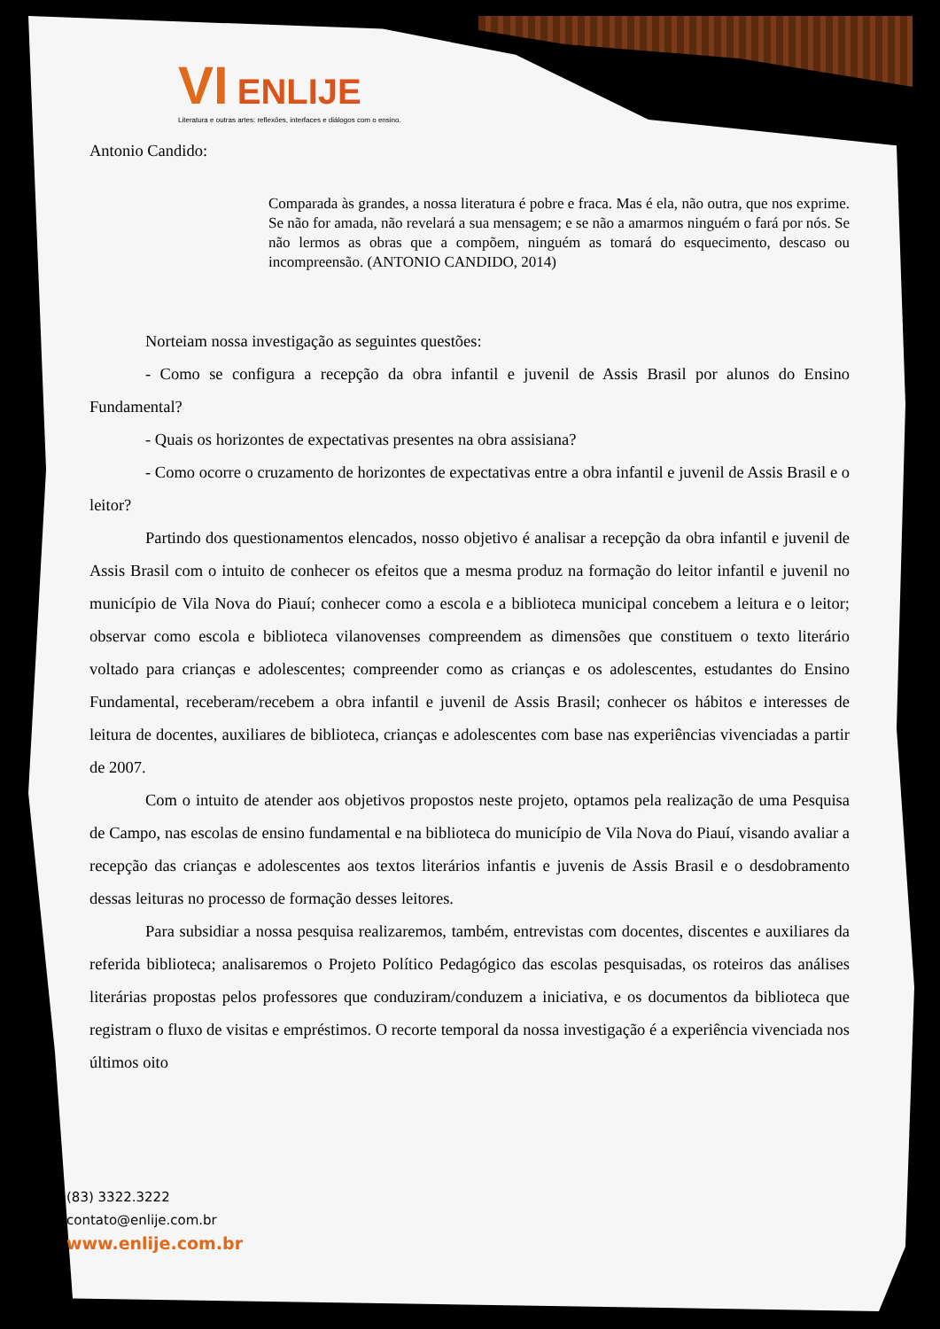VI ENLIJE
Literatura e outras artes: reflexões, interfaces e diálogos com o ensino.
Antonio Candido:
Comparada às grandes, a nossa literatura é pobre e fraca. Mas é ela, não outra, que nos exprime. Se não for amada, não revelará a sua mensagem; e se não a amarmos ninguém o fará por nós. Se não lermos as obras que a compõem, ninguém as tomará do esquecimento, descaso ou incompreensão. (ANTONIO CANDIDO, 2014)
Norteiam nossa investigação as seguintes questões:
- Como se configura a recepção da obra infantil e juvenil de Assis Brasil por alunos do Ensino Fundamental?
- Quais os horizontes de expectativas presentes na obra assisiana?
- Como ocorre o cruzamento de horizontes de expectativas entre a obra infantil e juvenil de Assis Brasil e o leitor?
Partindo dos questionamentos elencados, nosso objetivo é analisar a recepção da obra infantil e juvenil de Assis Brasil com o intuito de conhecer os efeitos que a mesma produz na formação do leitor infantil e juvenil no município de Vila Nova do Piauí; conhecer como a escola e a biblioteca municipal concebem a leitura e o leitor; observar como escola e biblioteca vilanovenses compreendem as dimensões que constituem o texto literário voltado para crianças e adolescentes; compreender como as crianças e os adolescentes, estudantes do Ensino Fundamental, receberam/recebem a obra infantil e juvenil de Assis Brasil; conhecer os hábitos e interesses de leitura de docentes, auxiliares de biblioteca, crianças e adolescentes com base nas experiências vivenciadas a partir de 2007.
Com o intuito de atender aos objetivos propostos neste projeto, optamos pela realização de uma Pesquisa de Campo, nas escolas de ensino fundamental e na biblioteca do município de Vila Nova do Piauí, visando avaliar a recepção das crianças e adolescentes aos textos literários infantis e juvenis de Assis Brasil e o desdobramento dessas leituras no processo de formação desses leitores.
Para subsidiar a nossa pesquisa realizaremos, também, entrevistas com docentes, discentes e auxiliares da referida biblioteca; analisaremos o Projeto Político Pedagógico das escolas pesquisadas, os roteiros das análises literárias propostas pelos professores que conduziram/conduzem a iniciativa, e os documentos da biblioteca que registram o fluxo de visitas e empréstimos. O recorte temporal da nossa investigação é a experiência vivenciada nos últimos oito
(83) 3322.3222
contato@enlije.com.br
www.enlije.com.br